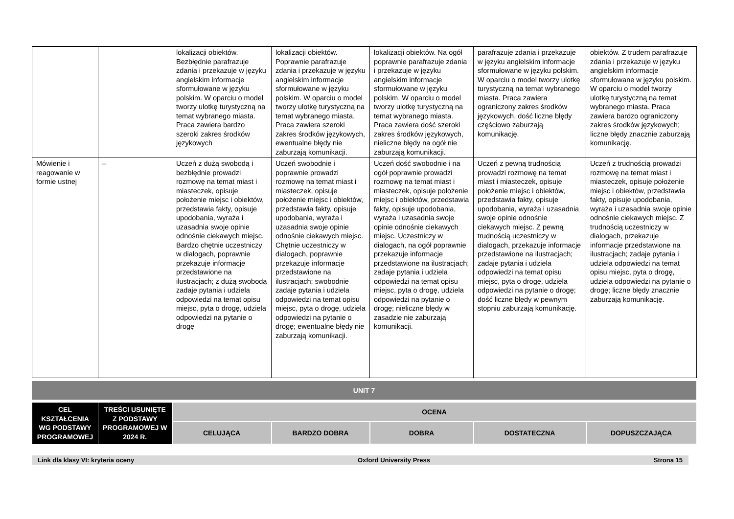| | | lokalizacji obiektów. Bezbłędnie parafrazuje zdania i przekazuje w języku angielskim informacje sformułowane w języku polskim. W oparciu o model tworzy ulotkę turystyczną na temat wybranego miasta. Praca zawiera bardzo szeroki zakres środków językowych | lokalizacji obiektów. Poprawnie parafrazuje zdania i przekazuje w języku angielskim informacje sformułowane w języku polskim. W oparciu o model tworzy ulotkę turystyczną na temat wybranego miasta. Praca zawiera szeroki zakres środków językowych, ewentualne błędy nie zaburzają komunikacji. | lokalizacji obiektów. Na ogół poprawnie parafrazuje zdania i przekazuje w języku angielskim informacje sformułowane w języku polskim. W oparciu o model tworzy ulotkę turystyczną na temat wybranego miasta. Praca zawiera dość szeroki zakres środków językowych, nieliczne błędy na ogół nie zaburzają komunikacji. | parafrazuje zdania i przekazuje w języku angielskim informacje sformułowane w języku polskim. W oparciu o model tworzy ulotkę turystyczną na temat wybranego miasta. Praca zawiera ograniczony zakres środków językowych, dość liczne błędy częściowo zaburzają komunikację. | obiektów. Z trudem parafrazuje zdania i przekazuje w języku angielskim informacje sformułowane w języku polskim. W oparciu o model tworzy ulotkę turystyczną na temat wybranego miasta. Praca zawiera bardzo ograniczony zakres środków językowych; liczne błędy znacznie zaburzają komunikację. |
| Mówienie i reagowanie w formie ustnej | – | Uczeń z dużą swobodą i bezbłędnie prowadzi rozmowę na temat miast i miasteczek, opisuje położenie miejsc i obiektów, przedstawia fakty, opisuje upodobania, wyraża i uzasadnia swoje opinie odnośnie ciekawych miejsc. Bardzo chętnie uczestniczy w dialogach, poprawnie przekazuje informacje przedstawione na ilustracjach; z dużą swobodą zadaje pytania i udziela odpowiedzi na temat opisu miejsc, pyta o drogę, udziela odpowiedzi na pytanie o drogę | Uczeń swobodnie i poprawnie prowadzi rozmowę na temat miast i miasteczek, opisuje położenie miejsc i obiektów, przedstawia fakty, opisuje upodobania, wyraża i uzasadnia swoje opinie odnośnie ciekawych miejsc. Chętnie uczestniczy w dialogach, poprawnie przekazuje informacje przedstawione na ilustracjach; swobodnie zadaje pytania i udziela odpowiedzi na temat opisu miejsc, pyta o drogę, udziela odpowiedzi na pytanie o drogę; ewentualne błędy nie zaburzają komunikacji. | Uczeń dość swobodnie i na ogół poprawnie prowadzi rozmowę na temat miast i miasteczek, opisuje położenie miejsc i obiektów, przedstawia fakty, opisuje upodobania, wyraża i uzasadnia swoje opinie odnośnie ciekawych miejsc. Uczestniczy w dialogach, na ogół poprawnie przekazuje informacje przedstawione na ilustracjach; zadaje pytania i udziela odpowiedzi na temat opisu miejsc, pyta o drogę, udziela odpowiedzi na pytanie o drogę; nieliczne błędy w zasadzie nie zaburzają komunikacji. | Uczeń z pewną trudnością prowadzi rozmowę na temat miast i miasteczek, opisuje położenie miejsc i obiektów, przedstawia fakty, opisuje upodobania, wyraża i uzasadnia swoje opinie odnośnie ciekawych miejsc. Z pewną trudnością uczestniczy w dialogach, przekazuje informacje przedstawione na ilustracjach; zadaje pytania i udziela odpowiedzi na temat opisu miejsc, pyta o drogę, udziela odpowiedzi na pytanie o drogę; dość liczne błędy w pewnym stopniu zaburzają komunikację. | Uczeń z trudnością prowadzi rozmowę na temat miast i miasteczek, opisuje położenie miejsc i obiektów, przedstawia fakty, opisuje upodobania, wyraża i uzasadnia swoje opinie odnośnie ciekawych miejsc. Z trudnością uczestniczy w dialogach, przekazuje informacje przedstawione na ilustracjach; zadaje pytania i udziela odpowiedzi na temat opisu miejsc, pyta o drogę, udziela odpowiedzi na pytanie o drogę; liczne błędy znacznie zaburzają komunikację. |
UNIT 7
| CEL KSZTAŁCENIA WG PODSTAWY PROGRAMOWEJ | TREŚCI USUNIĘTE Z PODSTAWY PROGRAMOWEJ W 2024 R. | OCENA | | | | |
| | | CELUJĄCA | BARDZO DOBRA | DOBRA | DOSTATECZNA | DOPUSZCZAJĄCA |
Link dla klasy VI: kryteria oceny Oxford University Press Strona 15